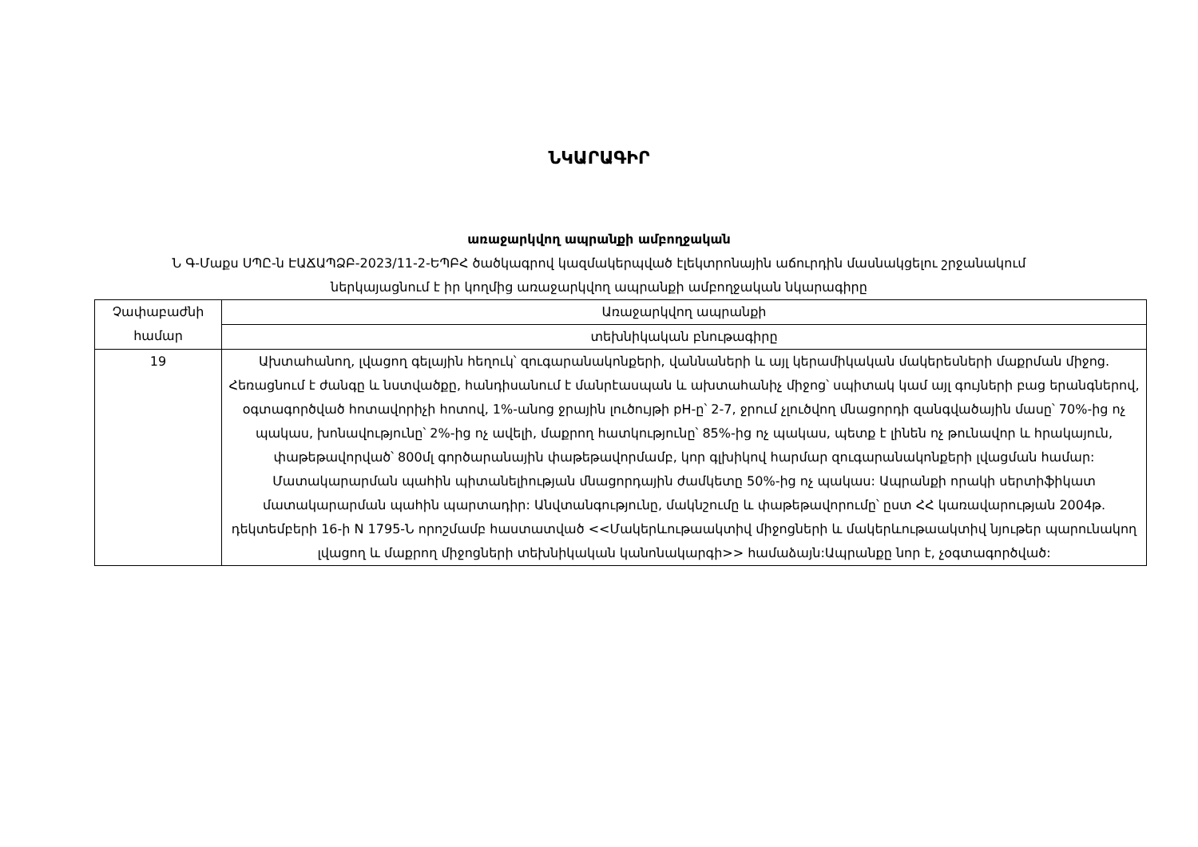ՆԿԱՐԱԳԻՐ
առաջարկվող ապրանքի ամբողջական
Ն Գ-Մաքս ՍՊԸ-ն ԷԱՃԱՊՁԲ-2023/11-2-ԵՊԲՀ ծածկագրով կազմակերպված էլեկտրոնային աճուրդին մասնակցելու շրջանակում
ներկայացնում է իր կողմից առաջարկվող ապրանքի ամբողջական նկարագիրը
| Չափաբաժնի համար | Առաջարկվող ապրանքի |
| --- | --- |
| | տեխնիկական բնութագիրը |
| 19 | Ախտահանող, լվացող գելային հեղուկ՝ զուգարանակոնքերի, վաննաների և այլ կերամիկական մակերեսների մաքրման միջոց. Հեռացնում է ժանգը և նստվածքը, հանդիսանում է մանրէասպան և ախտահանիչ միջոց՝ սպիտակ կամ այլ գույների բաց երանգներով, օգտագործված հոտավորիչի հոտով, 1%-անոց ջրային լուծույթի pH-ը՝ 2-7, ջրում չլուծվող մնացորդի զանգվածային մասը՝ 70%-ից ոչ պակաս, խոնավությունը՝ 2%-ից ոչ ավելի, մաքրող հատկությունը՝ 85%-ից ոչ պակաս, պետք է լինեն ոչ թունավոր և հրակայուն, փաթեթավորված՝ 800մլ գործարանային փաթեթավորմամբ, կոր գլխիկով հարմար զուգարանակոնքերի լվացման համար: Մատակարարման պահին պիտանելիության մնացորդային ժամկետը 50%-ից ոչ պակաս: Ապրանքի որակի սերտիֆիկատ մատակարարման պահին պարտադիր: Անվտանգությունը, մակնշումը և փաթեթավորումը՝ ըստ ՀՀ կառավարության 2004թ. դեկտեմբերի 16-ի N 1795-Ն որոշմամբ հաստատված <<Մակերևութաակտիվ միջոցների և մակերևութաակտիվ նյութեր պարունակող լվացող և մաքրող միջոցների տեխնիկական կանոնակարգի>> համաձայն:Ապրանքը նոր է, չօգտագործված: |